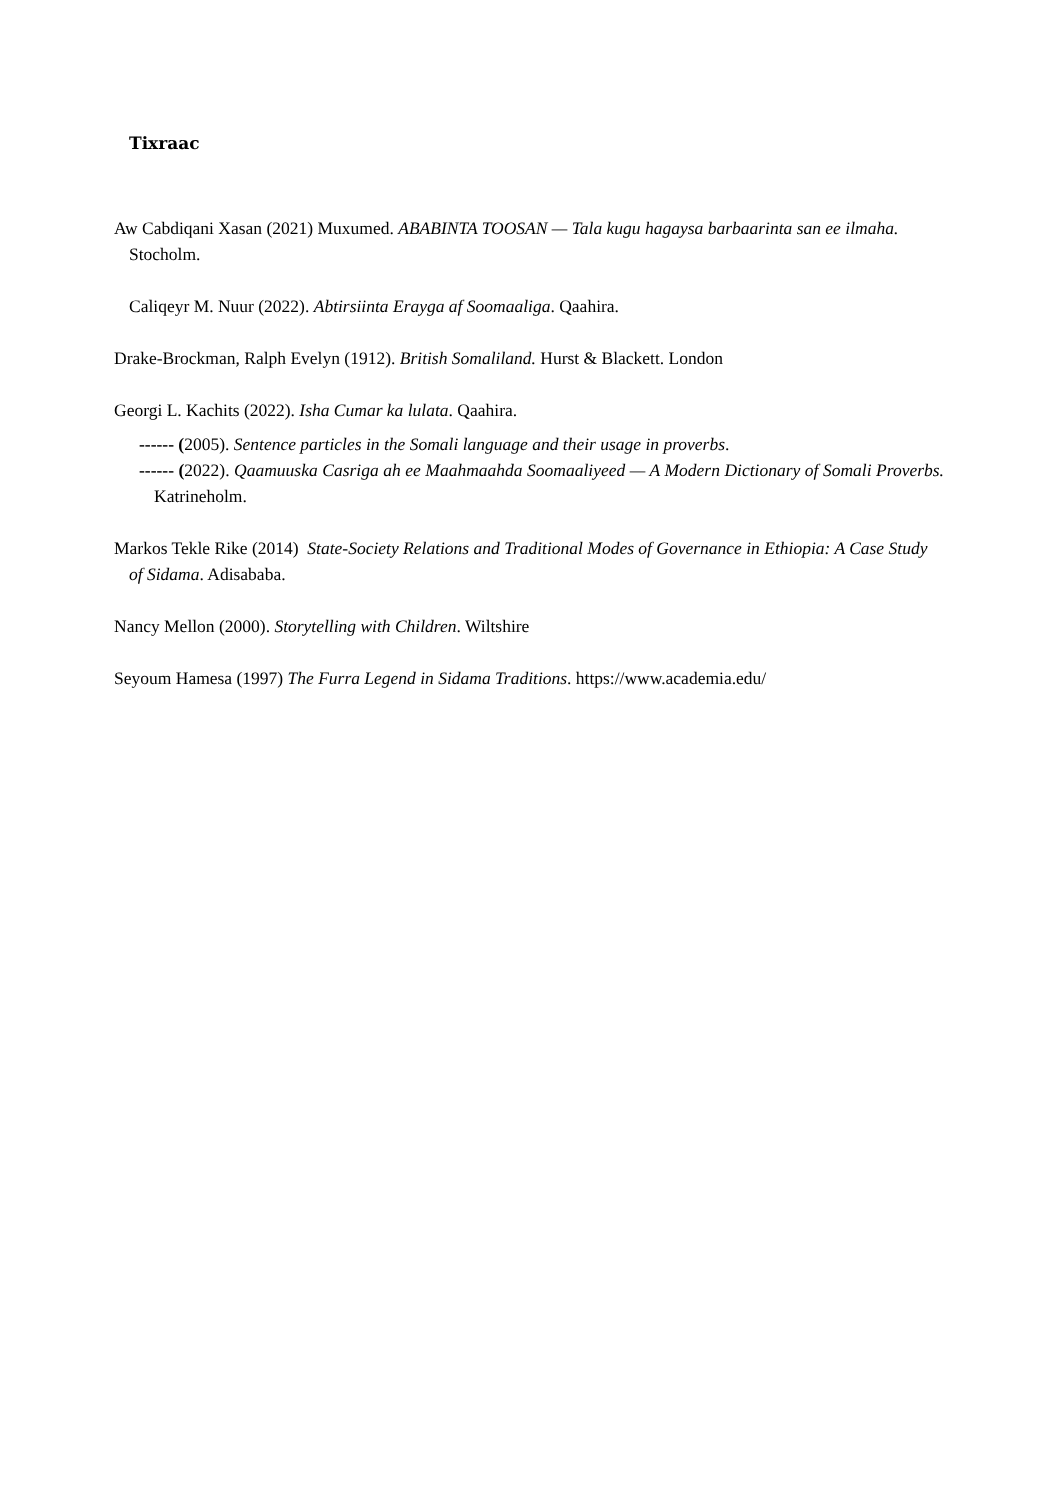Tixraac
Aw Cabdiqani Xasan (2021) Muxumed. ABABINTA TOOSAN — Tala kugu hagaysa barbaarinta san ee ilmaha. Stocholm.
Caliqeyr M. Nuur (2022). Abtirsiinta Erayga af Soomaaliga. Qaahira.
Drake-Brockman, Ralph Evelyn (1912). British Somaliland. Hurst & Blackett. London
Georgi L. Kachits (2022). Isha Cumar ka lulata. Qaahira.
------ (2005). Sentence particles in the Somali language and their usage in proverbs.
------ (2022). Qaamuuska Casriga ah ee Maahmaahda Soomaaliyeed — A Modern Dictionary of Somali Proverbs. Katrineholm.
Markos Tekle Rike (2014) State-Society Relations and Traditional Modes of Governance in Ethiopia: A Case Study of Sidama. Adisababa.
Nancy Mellon (2000). Storytelling with Children. Wiltshire
Seyoum Hamesa (1997) The Furra Legend in Sidama Traditions. https://www.academia.edu/